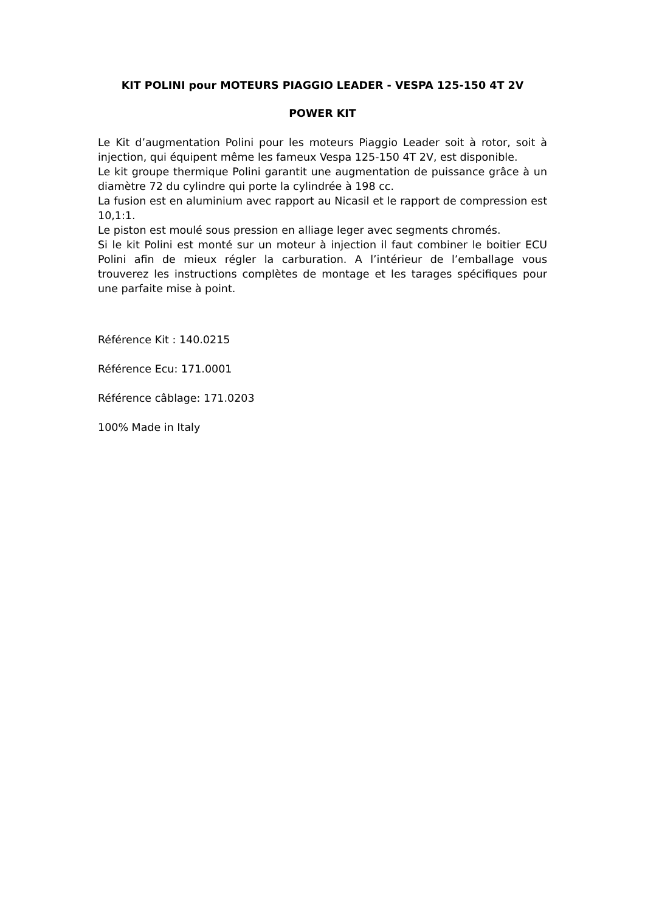KIT POLINI pour MOTEURS PIAGGIO LEADER - VESPA 125-150 4T 2V
POWER KIT
Le Kit d’augmentation Polini pour les moteurs Piaggio Leader soit à rotor, soit à injection, qui équipent même les fameux Vespa 125-150 4T 2V, est disponible.
Le kit groupe thermique Polini garantit une augmentation de puissance grâce à un diamètre 72 du cylindre qui porte la cylindrée à 198 cc.
La fusion est en aluminium avec rapport au Nicasil et le rapport de compression est 10,1:1.
Le piston est moulé sous pression en alliage leger avec segments chromés.
Si le kit Polini est monté sur un moteur à injection il faut combiner le boitier ECU Polini afin de mieux régler la carburation. A l’intérieur de l’emballage vous trouverez les instructions complètes de montage et les tarages spécifiques pour une parfaite mise à point.
Référence Kit : 140.0215
Référence Ecu: 171.0001
Référence câblage: 171.0203
100% Made in Italy